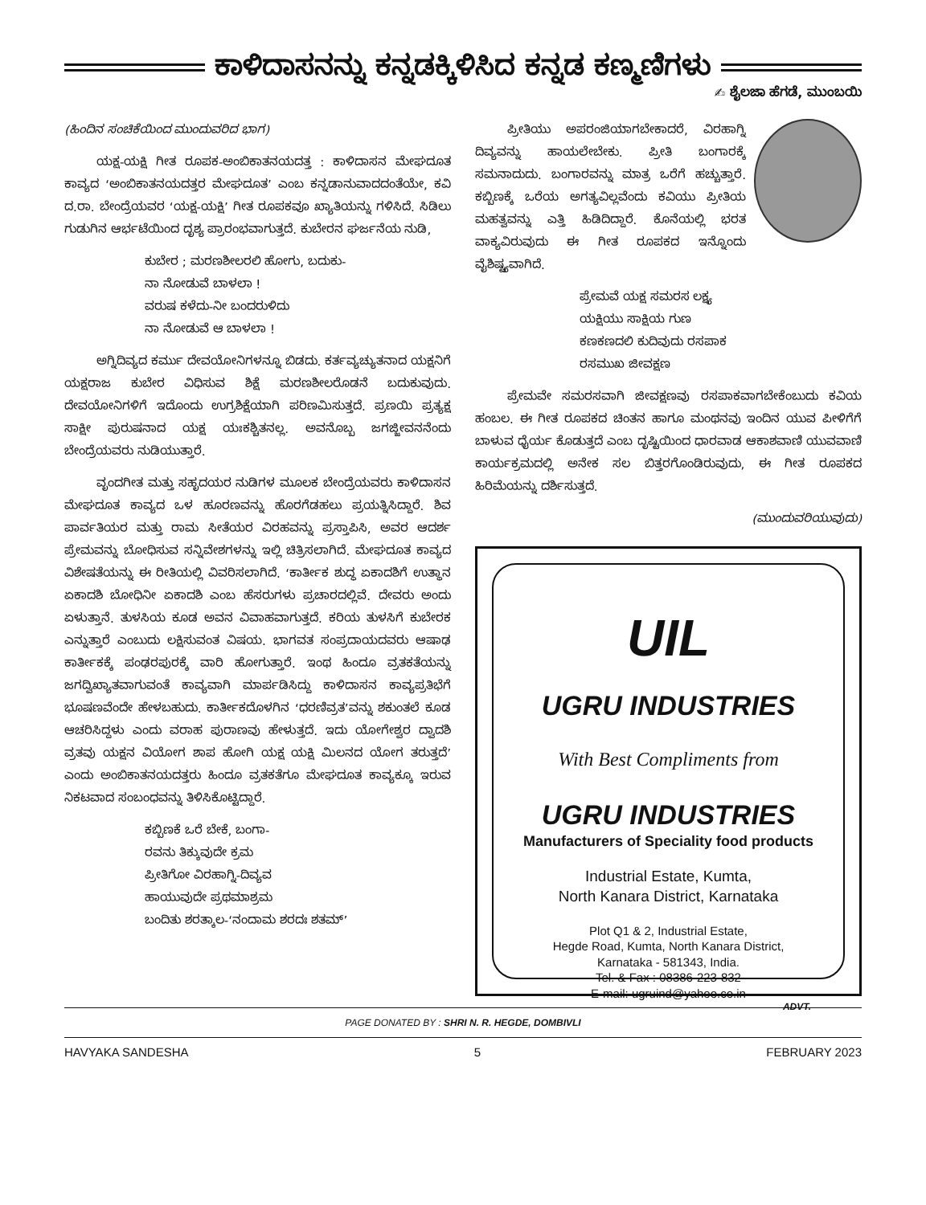ಕಾಳಿದಾಸನನ್ನು ಕನ್ನಡಕ್ಕಿಳಿಸಿದ ಕನ್ನಡ ಕಣ್ಮಣಿಗಳು
✍ ಶೈಲಜಾ ಹೆಗಡೆ, ಮುಂಬಯಿ
(ಹಿಂದಿನ ಸಂಚಿಕೆಯಿಂದ ಮುಂದುವರಿದ ಭಾಗ)
ಯಕ್ಷ-ಯಕ್ಷಿ ಗೀತ ರೂಪಕ-ಅಂಬಿಕಾತನಯದತ್ತ : ಕಾಳಿದಾಸನ ಮೇಘದೂತ ಕಾವ್ಯದ ‘ಅಂಬಿಕಾತನಯದತ್ತರ ಮೇಘದೂತ’ ಎಂಬ ಕನ್ನಡಾನುವಾದದಂತೆಯೇ, ಕವಿ ದ.ರಾ. ಬೇಂದ್ರೆಯವರ ‘ಯಕ್ಷ-ಯಕ್ಷಿ’ ಗೀತ ರೂಪಕವೂ ಖ್ಯಾತಿಯನ್ನು ಗಳಿಸಿದೆ. ಸಿಡಿಲು ಗುಡುಗಿನ ಆರ್ಭಟೆಯಿಂದ ದೃಶ್ಯ ಪ್ರಾರಂಭವಾಗುತ್ತದೆ. ಕುಬೇರನ ಘರ್ಜನೆಯ ನುಡಿ,
ಕುಬೇರ ; ಮರಣಶೀಲರಲಿ ಹೋಗು, ಬದುಕು-
ನಾ ನೋಡುವೆ ಬಾಳಲಾ !
ವರುಷ ಕಳೆದು-ನೀ ಬಂದರುಳಿದು
ನಾ ನೋಡುವೆ ಆ ಬಾಳಲಾ !
ಅಗ್ನಿದಿವ್ಯದ ಕರ್ಮು ದೇವಯೋನಿಗಳನ್ನೂ ಬಿಡದು. ಕರ್ತವ್ಯಚ್ಯುತನಾದ ಯಕ್ಷನಿಗೆ ಯಕ್ಷರಾಜ ಕುಬೇರ ವಿಧಿಸುವ ಶಿಕ್ಷೆ ಮರಣಶೀಲರೊಡನೆ ಬದುಕುವುದು. ದೇವಯೋನಿಗಳಿಗೆ ಇದೊಂದು ಉಗ್ರಶಿಕ್ಷೆಯಾಗಿ ಪರಿಣಮಿಸುತ್ತದೆ. ಪ್ರಣಯಿ ಪ್ರತ್ಯಕ್ಷ ಸಾಕ್ಷೀ ಪುರುಷನಾದ ಯಕ್ಷ ಯಃಕಶ್ಚಿತನಲ್ಲ. ಅವನೊಬ್ಬ ಜಗಜ್ಜೀವನನೆಂದು ಬೇಂದ್ರೆಯವರು ನುಡಿಯುತ್ತಾರೆ.
ವೃಂದಗೀತ ಮತ್ತು ಸಹೃದಯರ ನುಡಿಗಳ ಮೂಲಕ ಬೇಂದ್ರೆಯವರು ಕಾಳಿದಾಸನ ಮೇಘದೂತ ಕಾವ್ಯದ ಒಳ ಹೂರಣವನ್ನು ಹೊರಗೆಡಹಲು ಪ್ರಯತ್ನಿಸಿದ್ದಾರೆ. ಶಿವ ಪಾರ್ವತಿಯರ ಮತ್ತು ರಾಮ ಸೀತೆಯರ ವಿರಹವನ್ನು ಪ್ರಸ್ತಾಪಿಸಿ, ಅವರ ಆದರ್ಶ ಪ್ರೇಮವನ್ನು ಬೋಧಿಸುವ ಸನ್ನಿವೇಶಗಳನ್ನು ಇಲ್ಲಿ ಚಿತ್ರಿಸಲಾಗಿದೆ. ಮೇಘದೂತ ಕಾವ್ಯದ ವಿಶೇಷತೆಯನ್ನು ಈ ರೀತಿಯಲ್ಲಿ ವಿವರಿಸಲಾಗಿದೆ. ‘ಕಾರ್ತೀಕ ಶುದ್ಧ ಏಕಾದಶಿಗೆ ಉತ್ಥಾನ ಏಕಾದಶಿ ಬೋಧಿನೀ ಏಕಾದಶಿ ಎಂಬ ಹೆಸರುಗಳು ಪ್ರಚಾರದಲ್ಲಿವೆ. ದೇವರು ಅಂದು ಏಳುತ್ತಾನೆ. ತುಳಸಿಯ ಕೂಡ ಅವನ ವಿವಾಹವಾಗುತ್ತದೆ. ಕರಿಯ ತುಳಸಿಗೆ ಕುಬೇರಕ ಎನ್ನುತ್ತಾರೆ ಎಂಬುದು ಲಕ್ಷಿಸುವಂತ ವಿಷಯ. ಭಾಗವತ ಸಂಪ್ರದಾಯದವರು ಆಷಾಢ ಕಾರ್ತೀಕಕ್ಕೆ ಪಂಢರಪುರಕ್ಕೆ ವಾರಿ ಹೋಗುತ್ತಾರೆ. ಇಂಥ ಹಿಂದೂ ವ್ರತಕತೆಯನ್ನು ಜಗದ್ವಿಖ್ಯಾತವಾಗುವಂತೆ ಕಾವ್ಯವಾಗಿ ಮಾರ್ಪಡಿಸಿದ್ದು ಕಾಳಿದಾಸನ ಕಾವ್ಯಪ್ರತಿಭೆಗೆ ಭೂಷಣವೆಂದೇ ಹೇಳಬಹುದು. ಕಾರ್ತೀಕದೊಳಗಿನ ‘ಧರಣಿವ್ರತ’ವನ್ನು ಶಕುಂತಲೆ ಕೂಡ ಆಚರಿಸಿದ್ದಳು ಎಂದು ವರಾಹ ಪುರಾಣವು ಹೇಳುತ್ತದೆ. ಇದು ಯೋಗೇಶ್ವರ ದ್ವಾದಶಿ ವ್ರತವು ಯಕ್ಷನ ವಿಯೋಗ ಶಾಪ ಹೋಗಿ ಯಕ್ಷ ಯಕ್ಷಿ ಮಿಲನದ ಯೋಗ ತರುತ್ತದೆ’ ಎಂದು ಅಂಬಿಕಾತನಯದತ್ತರು ಹಿಂದೂ ವ್ರತಕತೆಗೂ ಮೇಘದೂತ ಕಾವ್ಯಕ್ಕೂ ಇರುವ ನಿಕಟವಾದ ಸಂಬಂಧವನ್ನು ತಿಳಿಸಿಕೊಟ್ಟಿದ್ದಾರೆ.
ಕಬ್ಬಿಣಕೆ ಒರೆ ಬೇಕೆ, ಬಂಗಾ-
ರವನು ತಿಕ್ಕುವುದೇ ಕ್ರಮ
ಪ್ರೀತಿಗೋ ವಿರಹಾಗ್ನಿ-ದಿವ್ಯವ
ಹಾಯುವುದೇ ಪ್ರಥಮಾಶ್ರಮ
ಬಂದಿತು ಶರತ್ಕಾಲ-‘ನಂದಾಮ ಶರದಃ ಶತಮ್’
ಪ್ರೀತಿಯು ಅಪರಂಜಿಯಾಗಬೇಕಾದರೆ, ವಿರಹಾಗ್ನಿ ದಿವ್ಯವನ್ನು ಹಾಯಲೇಬೇಕು. ಪ್ರೀತಿ ಬಂಗಾರಕ್ಕೆ ಸಮನಾದುದು. ಬಂಗಾರವನ್ನು ಮಾತ್ರ ಒರೆಗೆ ಹಚ್ಚುತ್ತಾರೆ. ಕಬ್ಬಿಣಕ್ಕೆ ಒರೆಯ ಅಗತ್ಯವಿಲ್ಲವೆಂದು ಕವಿಯು ಪ್ರೀತಿಯ ಮಹತ್ವವನ್ನು ಎತ್ತಿ ಹಿಡಿದಿದ್ದಾರೆ. ಕೊನೆಯಲ್ಲಿ ಭರತ ವಾಕ್ಯವಿರುವುದು ಈ ಗೀತ ರೂಪಕದ ಇನ್ನೊಂದು ವೈಶಿಷ್ಟ್ಯವಾಗಿದೆ.
ಪ್ರೇಮವೆ ಯಕ್ಷ ಸಮರಸ ಲಕ್ಷ್ಯ
ಯಕ್ಷಿಯು ಸಾಕ್ಷಿಯ ಗುಣ
ಕಣಕಣದಲಿ ಕುದಿವುದು ರಸಪಾಕ
ರಸಮುಖ ಜೀವಕ್ಷಣ
ಪ್ರೇಮವೇ ಸಮರಸವಾಗಿ ಜೀವಕ್ಷಣವು ರಸಪಾಕವಾಗಬೇಕೆಂಬುದು ಕವಿಯ ಹಂಬಲ. ಈ ಗೀತ ರೂಪಕದ ಚಿಂತನ ಹಾಗೂ ಮಂಥನವು ಇಂದಿನ ಯುವ ಪೀಳಿಗೆಗೆ ಬಾಳುವ ಧೈರ್ಯ ಕೊಡುತ್ತದೆ ಎಂಬ ದೃಷ್ಟಿಯಿಂದ ಧಾರವಾಡ ಆಕಾಶವಾಣಿ ಯುವವಾಣಿ ಕಾರ್ಯಕ್ರಮದಲ್ಲಿ ಅನೇಕ ಸಲ ಬಿತ್ತರಗೊಂಡಿರುವುದು, ಈ ಗೀತ ರೂಪಕದ ಹಿರಿಮೆಯನ್ನು ದರ್ಶಿಸುತ್ತದೆ.
(ಮುಂದುವರಿಯುವುದು)
UIL
UGRU INDUSTRIES
With Best Compliments from
UGRU INDUSTRIES
Manufacturers of Speciality food products
Industrial Estate, Kumta,
North Kanara District, Karnataka
Plot Q1 & 2, Industrial Estate,
Hegde Road, Kumta, North Kanara District,
Karnataka - 581343, India.
Tel. & Fax : 08386-223-832
E-mail: ugruind@yahoo.co.in
ADVT.
PAGE DONATED BY : SHRI N. R. HEGDE, DOMBIVLI
HAVYAKA SANDESHA 5 FEBRUARY 2023